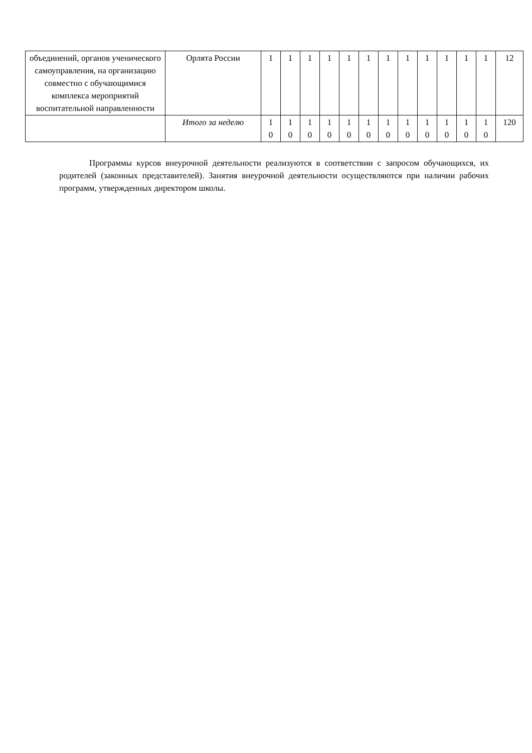| объединений, органов ученического самоуправления, на организацию совместно с обучающимися комплекса мероприятий воспитательной направленности | Орлята России | 1 | 1 | 1 | 1 | 1 | 1 | 1 | 1 | 1 | 1 | 1 | 1 | 12 |
| | Итого за неделю | 1 0 | 1 0 | 1 0 | 1 0 | 1 0 | 1 0 | 1 0 | 1 0 | 1 0 | 1 0 | 1 0 | 1 0 | 120 |
Программы курсов внеурочной деятельности реализуются в соответствии с запросом обучающихся, их родителей (законных представителей). Занятия внеурочной деятельности осуществляются при наличии рабочих программ, утвержденных директором школы.